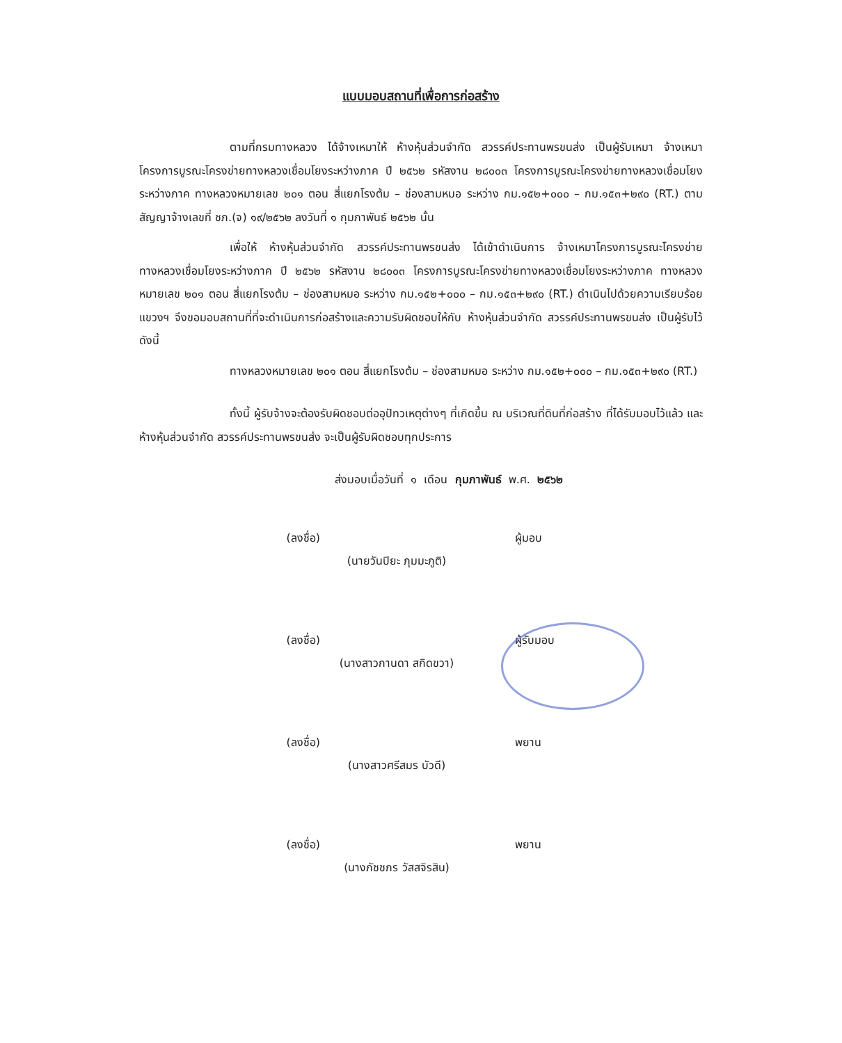แบบมอบสถานที่เพื่อการก่อสร้าง
ตามที่กรมทางหลวง ได้จ้างเหมาให้ ห้างหุ้นส่วนจำกัด สวรรค์ประทานพรขนส่ง เป็นผู้รับเหมา จ้างเหมาโครงการบูรณะโครงข่ายทางหลวงเชื่อมโยงระหว่างภาค ปี ๒๕๖๒ รหัสงาน ๒๘๐๐๓ โครงการบูรณะโครงข่ายทางหลวงเชื่อมโยงระหว่างภาค ทางหลวงหมายเลข ๒๐๑ ตอน สี่แยกโรงต้ม – ช่องสามหมอ ระหว่าง กม.๑๕๒+๐๐๐ – กม.๑๕๓+๒๙๐ (RT.) ตามสัญญาจ้างเลขที่ ชภ.(จ) ๑๙/๒๕๖๒ ลงวันที่ ๑ กุมภาพันธ์ ๒๕๖๒ นั้น
เพื่อให้ ห้างหุ้นส่วนจำกัด สวรรค์ประทานพรขนส่ง ได้เข้าดำเนินการ จ้างเหมาโครงการบูรณะโครงข่ายทางหลวงเชื่อมโยงระหว่างภาค ปี ๒๕๖๒ รหัสงาน ๒๘๐๐๓ โครงการบูรณะโครงข่ายทางหลวงเชื่อมโยงระหว่างภาค ทางหลวงหมายเลข ๒๐๑ ตอน สี่แยกโรงต้ม – ช่องสามหมอ ระหว่าง กม.๑๕๒+๐๐๐ – กม.๑๕๓+๒๙๐ (RT.) ดำเนินไปด้วยความเรียบร้อย แขวงฯ จึงขอมอบสถานที่ที่จะดำเนินการก่อสร้างและความรับผิดชอบให้กับ ห้างหุ้นส่วนจำกัด สวรรค์ประทานพรขนส่ง เป็นผู้รับไว้ดังนี้
ทางหลวงหมายเลข ๒๐๑ ตอน สี่แยกโรงต้ม – ช่องสามหมอ ระหว่าง กม.๑๕๒+๐๐๐ – กม.๑๕๓+๒๙๐ (RT.)
ทั้งนี้ ผู้รับจ้างจะต้องรับผิดชอบต่ออุปัทวเหตุต่างๆ ที่เกิดขึ้น ณ บริเวณที่ดินที่ก่อสร้าง ที่ได้รับมอบไว้แล้ว และ ห้างหุ้นส่วนจำกัด สวรรค์ประทานพรขนส่ง จะเป็นผู้รับผิดชอบทุกประการ
ส่งมอบเมื่อวันที่ ๑ เดือน กุมภาพันธ์ พ.ศ. ๒๕๖๒
(ลงชื่อ) ผู้มอบ
(นายวันปิยะ ภุมมะภูติ)
(ลงชื่อ) ผู้รับมอบ
(นางสาวกานดา สกิดขวา)
(ลงชื่อ) พยาน
(นางสาวศรีสมร บัวดี)
(ลงชื่อ) พยาน
(นางภัชชภร วัสสจิรสิน)